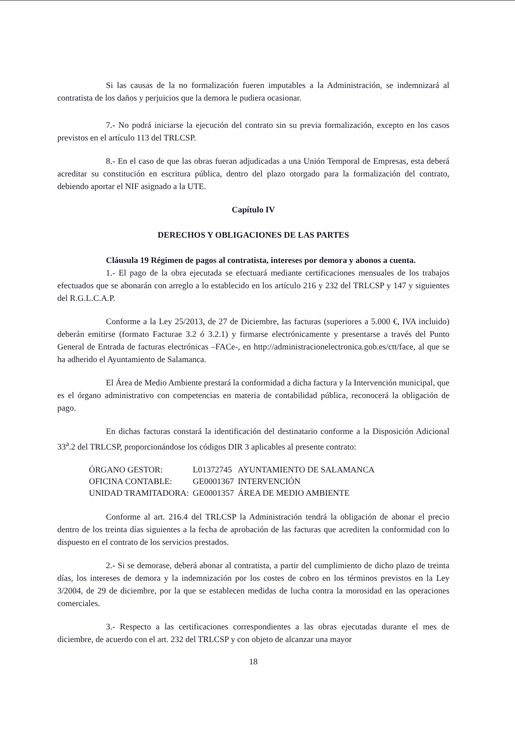Si las causas de la no formalización fueren imputables a la Administración, se indemnizará al contratista de los daños y perjuicios que la demora le pudiera ocasionar.
7.- No podrá iniciarse la ejecución del contrato sin su previa formalización, excepto en los casos previstos en el artículo 113 del TRLCSP.
8.- En el caso de que las obras fueran adjudicadas a una Unión Temporal de Empresas, esta deberá acreditar su constitución en escritura pública, dentro del plazo otorgado para la formalización del contrato, debiendo aportar el NIF asignado a la UTE.
Capítulo IV
DERECHOS Y OBLIGACIONES DE LAS PARTES
Cláusula 19 Régimen de pagos al contratista, intereses por demora y abonos a cuenta.
1.- El pago de la obra ejecutada se efectuará mediante certificaciones mensuales de los trabajos efectuados que se abonarán con arreglo a lo establecido en los artículo 216 y 232 del TRLCSP y 147 y siguientes del R.G.L.C.A.P.
Conforme a la Ley 25/2013, de 27 de Diciembre, las facturas (superiores a 5.000 €, IVA incluido) deberán emitirse (formato Facturae 3.2 ó 3.2.1) y firmarse electrónicamente y presentarse a través del Punto General de Entrada de facturas electrónicas –FACe-, en http://administracionelectronica.gob.es/ctt/face, al que se ha adherido el Ayuntamiento de Salamanca.
El Área de Medio Ambiente prestará la conformidad a dicha factura y la Intervención municipal, que es el órgano administrativo con competencias en materia de contabilidad pública, reconocerá la obligación de pago.
En dichas facturas constará la identificación del destinatario conforme a la Disposición Adicional 33<sup>a</sup>.2 del TRLCSP, proporcionándose los códigos DIR 3 aplicables al presente contrato:
| ÓRGANO GESTOR: | L01372745 | AYUNTAMIENTO DE SALAMANCA |
| OFICINA CONTABLE: | GE0001367 | INTERVENCIÓN |
| UNIDAD TRAMITADORA: | GE0001357 | ÁREA DE MEDIO AMBIENTE |
Conforme al art. 216.4 del TRLCSP la Administración tendrá la obligación de abonar el precio dentro de los treinta días siguientes a la fecha de aprobación de las facturas que acrediten la conformidad con lo dispuesto en el contrato de los servicios prestados.
2.- Si se demorase, deberá abonar al contratista, a partir del cumplimiento de dicho plazo de treinta días, los intereses de demora y la indemnización por los costes de cobro en los términos previstos en la Ley 3/2004, de 29 de diciembre, por la que se establecen medidas de lucha contra la morosidad en las operaciones comerciales.
3.- Respecto a las certificaciones correspondientes a las obras ejecutadas durante el mes de diciembre, de acuerdo con el art. 232 del TRLCSP y con objeto de alcanzar una mayor
18